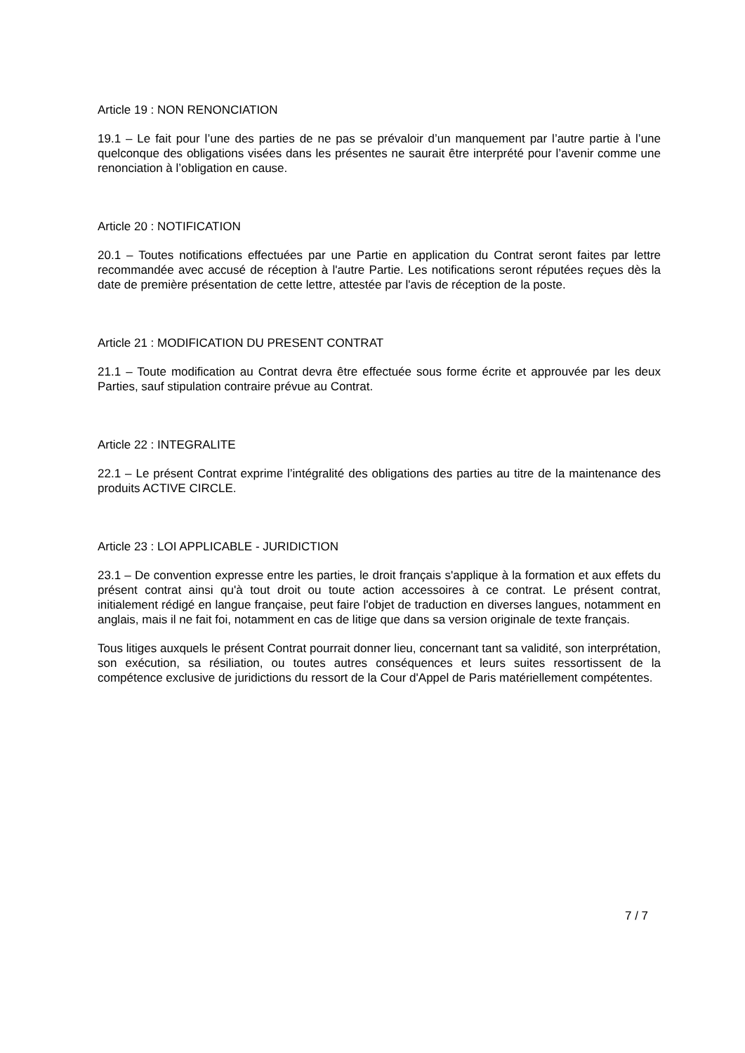Article 19 : NON RENONCIATION
19.1 – Le fait pour l’une des parties de ne pas se prévaloir d’un manquement par l’autre partie à l’une quelconque des obligations visées dans les présentes ne saurait être interprété pour l’avenir comme une renonciation à l’obligation en cause.
Article 20 : NOTIFICATION
20.1 – Toutes notifications effectuées par une Partie en application du Contrat seront faites par lettre recommandée avec accusé de réception à l'autre Partie. Les notifications seront réputées reçues dès la date de première présentation de cette lettre, attestée par l'avis de réception de la poste.
Article 21 : MODIFICATION DU PRESENT CONTRAT
21.1 – Toute modification au Contrat devra être effectuée sous forme écrite et approuvée par les deux Parties, sauf stipulation contraire prévue au Contrat.
Article 22 : INTEGRALITE
22.1 – Le présent Contrat exprime l’intégralité des obligations des parties au titre de la maintenance des produits ACTIVE CIRCLE.
Article 23 : LOI APPLICABLE - JURIDICTION
23.1 – De convention expresse entre les parties, le droit français s'applique à la formation et aux effets du présent contrat ainsi qu'à tout droit ou toute action accessoires à ce contrat. Le présent contrat, initialement rédigé en langue française, peut faire l'objet de traduction en diverses langues, notamment en anglais, mais il ne fait foi, notamment en cas de litige que dans sa version originale de texte français.
Tous litiges auxquels le présent Contrat pourrait donner lieu, concernant tant sa validité, son interprétation, son exécution, sa résiliation, ou toutes autres conséquences et leurs suites ressortissent de la compétence exclusive de juridictions du ressort de la Cour d'Appel de Paris matériellement compétentes.
7 / 7